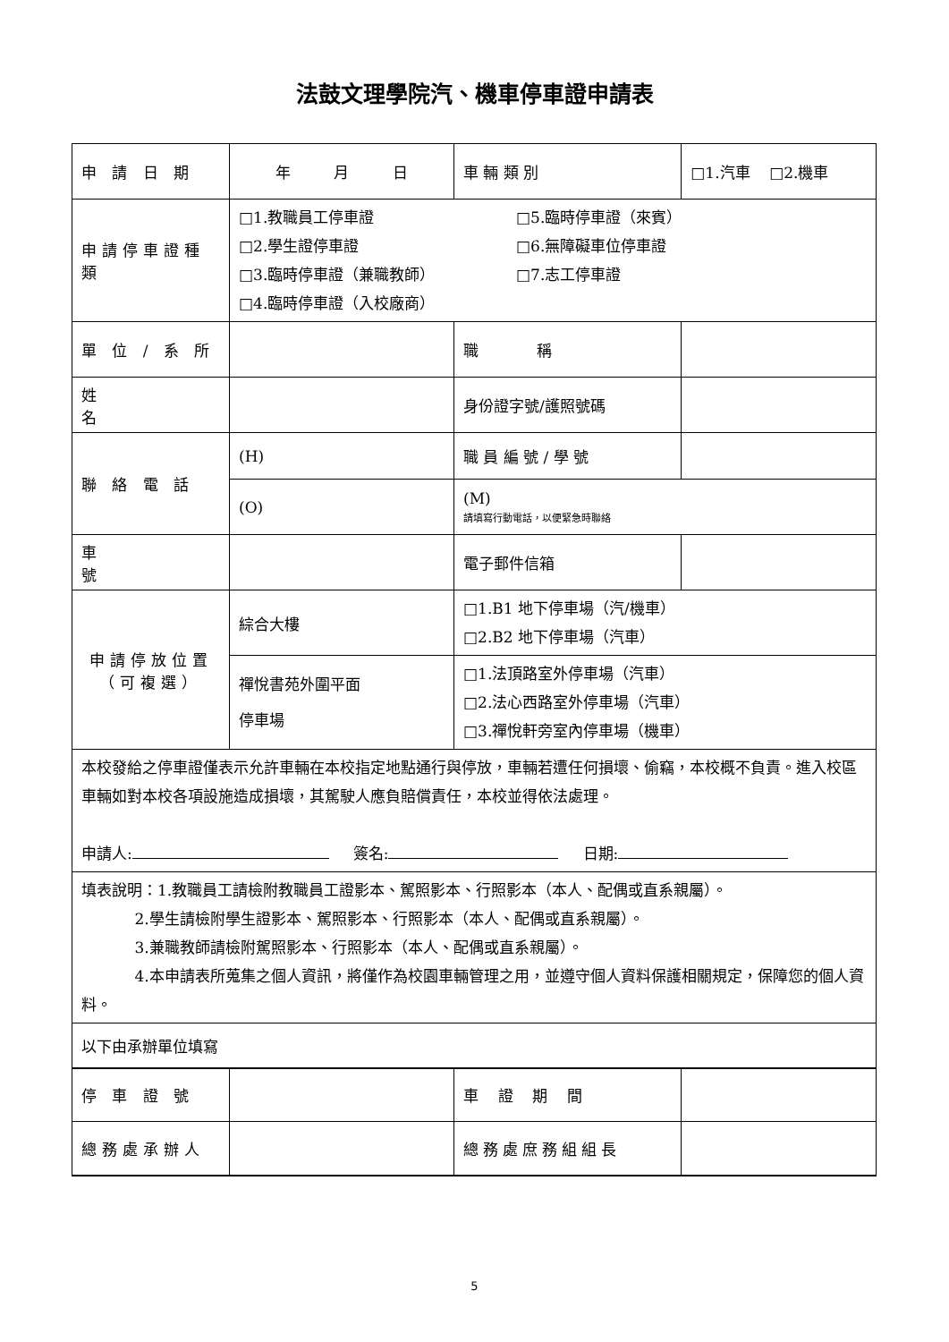法鼓文理學院汽、機車停車證申請表
| 申 請 日 期 | 年 月 日 | | 車 輛 類 別 | □1.汽車 □2.機車 |
| 申請停車證種類 | □1.教職員工停車證 □2.學生證停車證 □3.臨時停車證（兼職教師） □4.臨時停車證（入校廠商） □5.臨時停車證（來賓） □6.無障礙車位停車證 □7.志工停車證 | | | |
| 單 位 / 系 所 | | 職 稱 | | |
| 姓 名 | | 身份證字號/護照號碼 | | |
| 聯 絡 電 話 | (H) | 職 員 編 號 / 學 號 | | |
| | (O) | (M) 請填寫行動電話，以便緊急時聯絡 | | |
| 車 號 | | 電子郵件信箱 | | |
| 申請停放位置 （可複選） | 綜合大樓 | □1.B1 地下停車場（汽/機車） □2.B2 地下停車場（汽車） | | |
| | 禪悅書苑外圍平面 停車場 | □1.法頂路室外停車場（汽車） □2.法心西路室外停車場（汽車） □3.禪悅軒旁室內停車場（機車） | | |
| 本校發給之停車證僅表示允許車輛在本校指定地點通行與停放，車輛若遭任何損壞、偷竊，本校概不負責。進入校區車輛如對本校各項設施造成損壞，其駕駛人應負賠償責任，本校並得依法處理。 申請人: 簽名: 日期: | | | | |
| 填表說明：1.教職員工請檢附教職員工證影本、駕照影本、行照影本（本人、配偶或直系親屬）。 2.學生請檢附學生證影本、駕照影本、行照影本（本人、配偶或直系親屬）。 3.兼職教師請檢附駕照影本、行照影本（本人、配偶或直系親屬）。 4.本申請表所蒐集之個人資訊，將僅作為校園車輛管理之用，並遵守個人資料保護相關規定，保障您的個人資料。 | | | | |
| 以下由承辦單位填寫 | | | | |
| 停 車 證 號 | | | 車 證 期 間 | |
| 總務處承辦人 | | | 總務處庶務組組長 | |
5